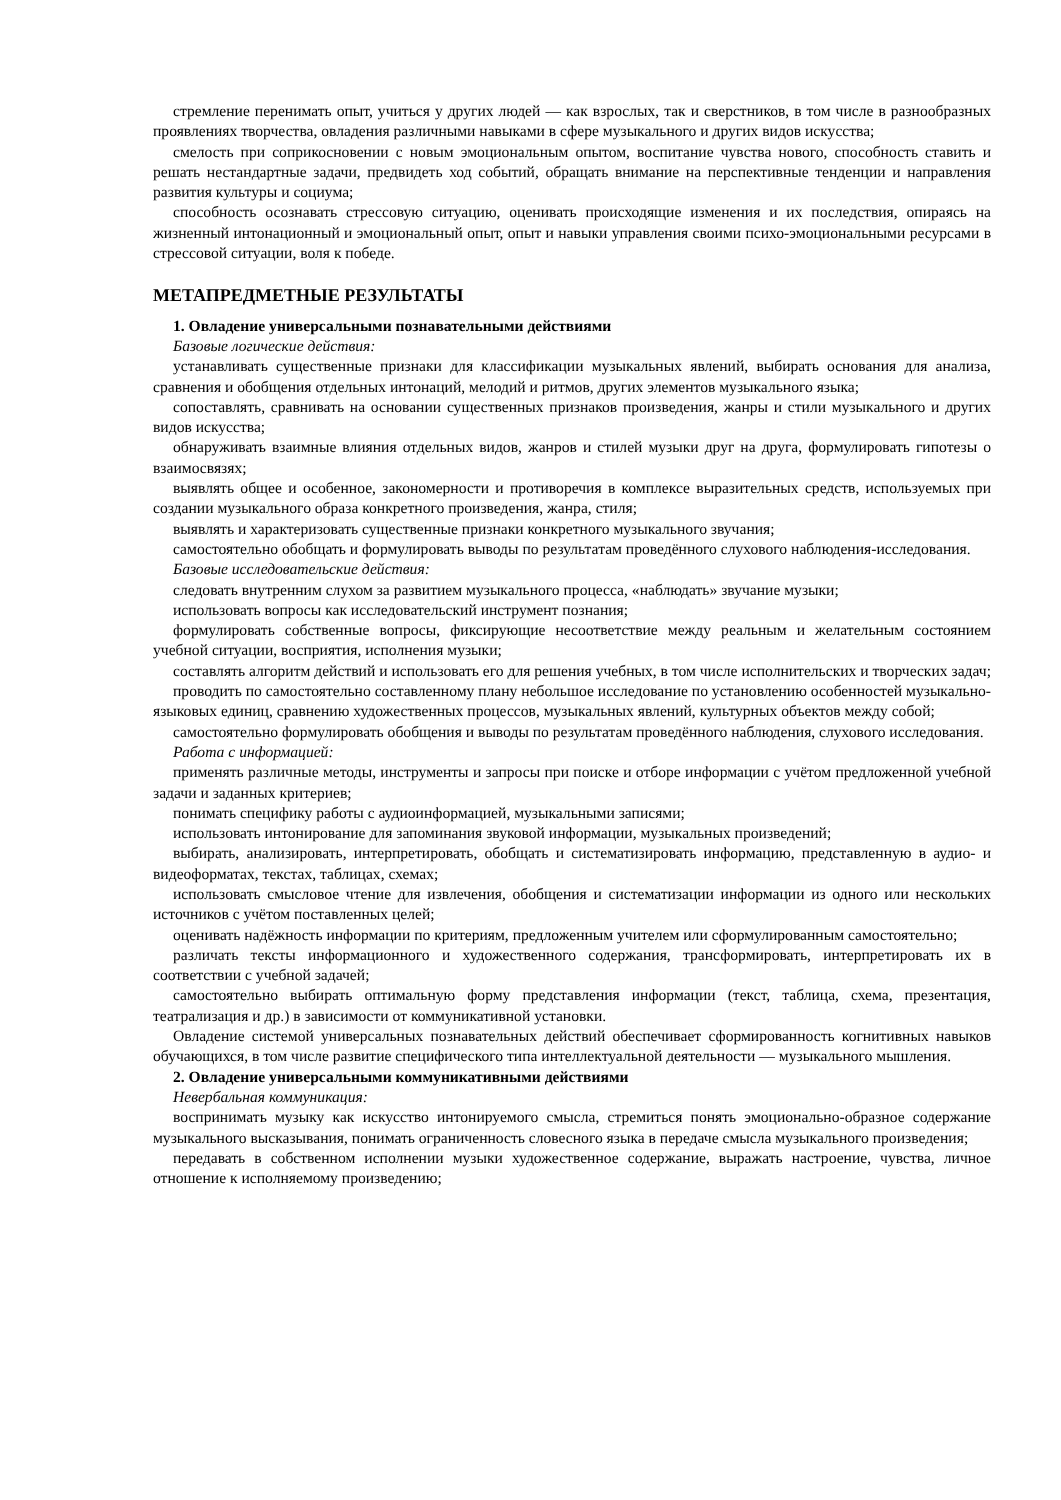стремление перенимать опыт, учиться у других людей — как взрослых, так и сверстников, в том числе в разнообразных проявлениях творчества, овладения различными навыками в сфере музыкального и других видов искусства;
смелость при соприкосновении с новым эмоциональным опытом, воспитание чувства нового, способность ставить и решать нестандартные задачи, предвидеть ход событий, обращать внимание на перспективные тенденции и направления развития культуры и социума;
способность осознавать стрессовую ситуацию, оценивать происходящие изменения и их последствия, опираясь на жизненный интонационный и эмоциональный опыт, опыт и навыки управления своими психо-эмоциональными ресурсами в стрессовой ситуации, воля к победе.
МЕТАПРЕДМЕТНЫЕ РЕЗУЛЬТАТЫ
1. Овладение универсальными познавательными действиями
Базовые логические действия:
устанавливать существенные признаки для классификации музыкальных явлений, выбирать основания для анализа, сравнения и обобщения отдельных интонаций, мелодий и ритмов, других элементов музыкального языка;
сопоставлять, сравнивать на основании существенных признаков произведения, жанры и стили музыкального и других видов искусства;
обнаруживать взаимные влияния отдельных видов, жанров и стилей музыки друг на друга, формулировать гипотезы о взаимосвязях;
выявлять общее и особенное, закономерности и противоречия в комплексе выразительных средств, используемых при создании музыкального образа конкретного произведения, жанра, стиля;
выявлять и характеризовать существенные признаки конкретного музыкального звучания;
самостоятельно обобщать и формулировать выводы по результатам проведённого слухового наблюдения-исследования.
Базовые исследовательские действия:
следовать внутренним слухом за развитием музыкального процесса, «наблюдать» звучание музыки;
использовать вопросы как исследовательский инструмент познания;
формулировать собственные вопросы, фиксирующие несоответствие между реальным и желательным состоянием учебной ситуации, восприятия, исполнения музыки;
составлять алгоритм действий и использовать его для решения учебных, в том числе исполнительских и творческих задач;
проводить по самостоятельно составленному плану небольшое исследование по установлению особенностей музыкально-языковых единиц, сравнению художественных процессов, музыкальных явлений, культурных объектов между собой;
самостоятельно формулировать обобщения и выводы по результатам проведённого наблюдения, слухового исследования.
Работа с информацией:
применять различные методы, инструменты и запросы при поиске и отборе информации с учётом предложенной учебной задачи и заданных критериев;
понимать специфику работы с аудиоинформацией, музыкальными записями;
использовать интонирование для запоминания звуковой информации, музыкальных произведений;
выбирать, анализировать, интерпретировать, обобщать и систематизировать информацию, представленную в аудио- и видеоформатах, текстах, таблицах, схемах;
использовать смысловое чтение для извлечения, обобщения и систематизации информации из одного или нескольких источников с учётом поставленных целей;
оценивать надёжность информации по критериям, предложенным учителем или сформулированным самостоятельно;
различать тексты информационного и художественного содержания, трансформировать, интерпретировать их в соответствии с учебной задачей;
самостоятельно выбирать оптимальную форму представления информации (текст, таблица, схема, презентация, театрализация и др.) в зависимости от коммуникативной установки.
Овладение системой универсальных познавательных действий обеспечивает сформированность когнитивных навыков обучающихся, в том числе развитие специфического типа интеллектуальной деятельности — музыкального мышления.
2. Овладение универсальными коммуникативными действиями
Невербальная коммуникация:
воспринимать музыку как искусство интонируемого смысла, стремиться понять эмоционально-образное содержание музыкального высказывания, понимать ограниченность словесного языка в передаче смысла музыкального произведения;
передавать в собственном исполнении музыки художественное содержание, выражать настроение, чувства, личное отношение к исполняемому произведению;